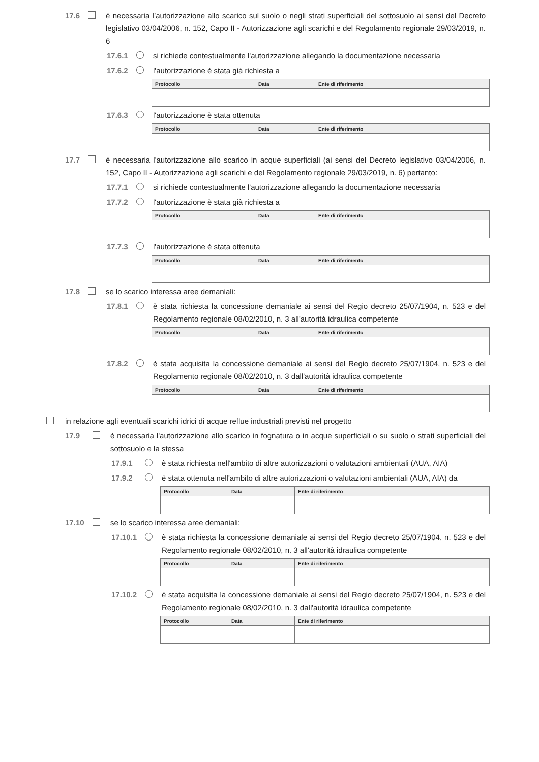17.6 è necessaria l’autorizzazione allo scarico sul suolo o negli strati superficiali del sottosuolo ai sensi del Decreto legislativo 03/04/2006, n. 152, Capo II - Autorizzazione agli scarichi e del Regolamento regionale 29/03/2019, n. 6
17.6.1 si richiede contestualmente l'autorizzazione allegando la documentazione necessaria
17.6.2 l'autorizzazione è stata già richiesta a
| Protocollo | Data | Ente di riferimento |
| --- | --- | --- |
17.6.3 l'autorizzazione è stata ottenuta
| Protocollo | Data | Ente di riferimento |
| --- | --- | --- |
17.7 è necessaria l'autorizzazione allo scarico in acque superficiali (ai sensi del Decreto legislativo 03/04/2006, n. 152, Capo II - Autorizzazione agli scarichi e del Regolamento regionale 29/03/2019, n. 6) pertanto:
17.7.1 si richiede contestualmente l'autorizzazione allegando la documentazione necessaria
17.7.2 l'autorizzazione è stata già richiesta a
| Protocollo | Data | Ente di riferimento |
| --- | --- | --- |
17.7.3 l'autorizzazione è stata ottenuta
| Protocollo | Data | Ente di riferimento |
| --- | --- | --- |
17.8 se lo scarico interessa aree demaniali:
17.8.1 è stata richiesta la concessione demaniale ai sensi del Regio decreto 25/07/1904, n. 523 e del Regolamento regionale 08/02/2010, n. 3 all'autorità idraulica competente
| Protocollo | Data | Ente di riferimento |
| --- | --- | --- |
17.8.2 è stata acquisita la concessione demaniale ai sensi del Regio decreto 25/07/1904, n. 523 e del Regolamento regionale 08/02/2010, n. 3 dall'autorità idraulica competente
| Protocollo | Data | Ente di riferimento |
| --- | --- | --- |
in relazione agli eventuali scarichi idrici di acque reflue industriali previsti nel progetto
17.9 è necessaria l'autorizzazione allo scarico in fognatura o in acque superficiali o su suolo o strati superficiali del sottosuolo e la stessa
17.9.1 è stata richiesta nell'ambito di altre autorizzazioni o valutazioni ambientali (AUA, AIA)
17.9.2 è stata ottenuta nell'ambito di altre autorizzazioni o valutazioni ambientali (AUA, AIA) da
| Protocollo | Data | Ente di riferimento |
| --- | --- | --- |
17.10 se lo scarico interessa aree demaniali:
17.10.1 è stata richiesta la concessione demaniale ai sensi del Regio decreto 25/07/1904, n. 523 e del Regolamento regionale 08/02/2010, n. 3 all'autorità idraulica competente
| Protocollo | Data | Ente di riferimento |
| --- | --- | --- |
17.10.2 è stata acquisita la concessione demaniale ai sensi del Regio decreto 25/07/1904, n. 523 e del Regolamento regionale 08/02/2010, n. 3 dall'autorità idraulica competente
| Protocollo | Data | Ente di riferimento |
| --- | --- | --- |